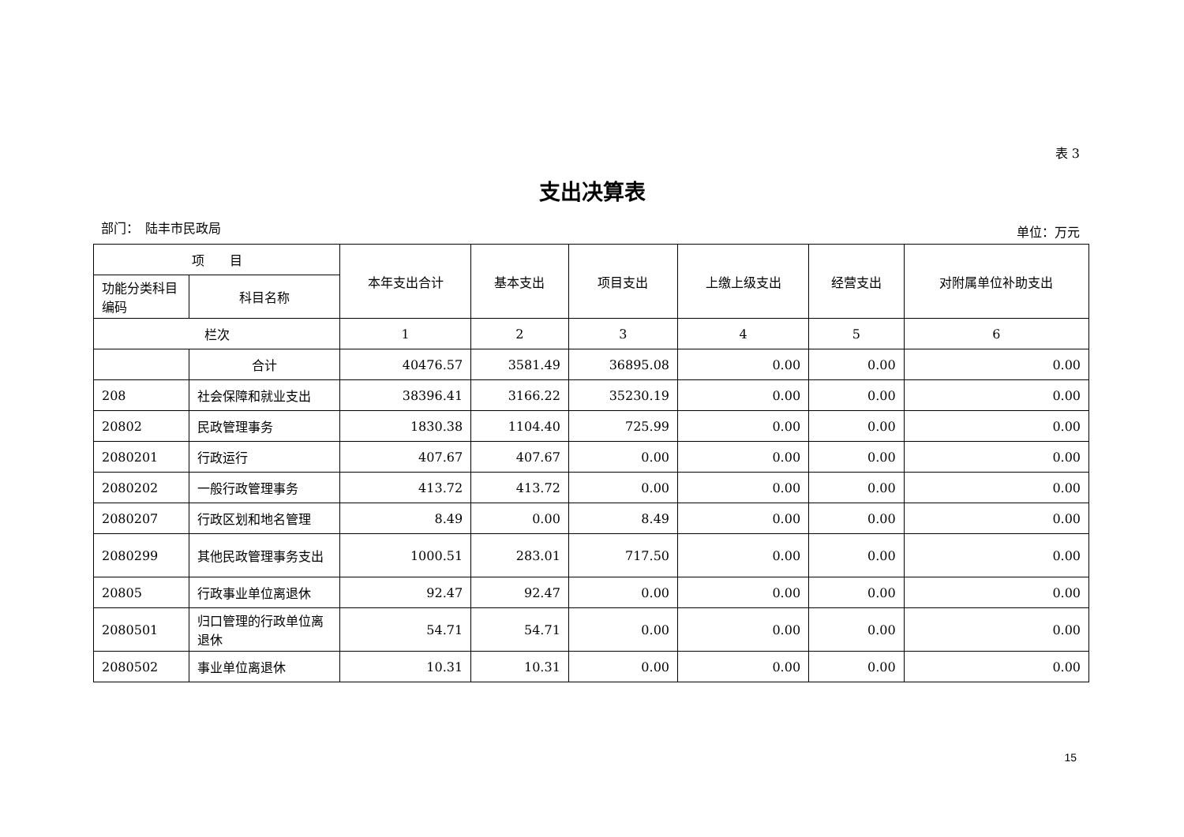表 3
支出决算表
部门：　陆丰市民政局 单位：万元
| 项 目 | | 本年支出合计 | 基本支出 | 项目支出 | 上缴上级支出 | 经营支出 | 对附属单位补助支出 |
| --- | --- | --- | --- | --- | --- | --- | --- |
| 功能分类科目编码 | 科目名称 | | | | | | |
| 栏次 | | 1 | 2 | 3 | 4 | 5 | 6 |
| | 合计 | 40476.57 | 3581.49 | 36895.08 | 0.00 | 0.00 | 0.00 |
| 208 | 社会保障和就业支出 | 38396.41 | 3166.22 | 35230.19 | 0.00 | 0.00 | 0.00 |
| 20802 | 民政管理事务 | 1830.38 | 1104.40 | 725.99 | 0.00 | 0.00 | 0.00 |
| 2080201 | 行政运行 | 407.67 | 407.67 | 0.00 | 0.00 | 0.00 | 0.00 |
| 2080202 | 一般行政管理事务 | 413.72 | 413.72 | 0.00 | 0.00 | 0.00 | 0.00 |
| 2080207 | 行政区划和地名管理 | 8.49 | 0.00 | 8.49 | 0.00 | 0.00 | 0.00 |
| 2080299 | 其他民政管理事务支出 | 1000.51 | 283.01 | 717.50 | 0.00 | 0.00 | 0.00 |
| 20805 | 行政事业单位离退休 | 92.47 | 92.47 | 0.00 | 0.00 | 0.00 | 0.00 |
| 2080501 | 归口管理的行政单位离退休 | 54.71 | 54.71 | 0.00 | 0.00 | 0.00 | 0.00 |
| 2080502 | 事业单位离退休 | 10.31 | 10.31 | 0.00 | 0.00 | 0.00 | 0.00 |
15